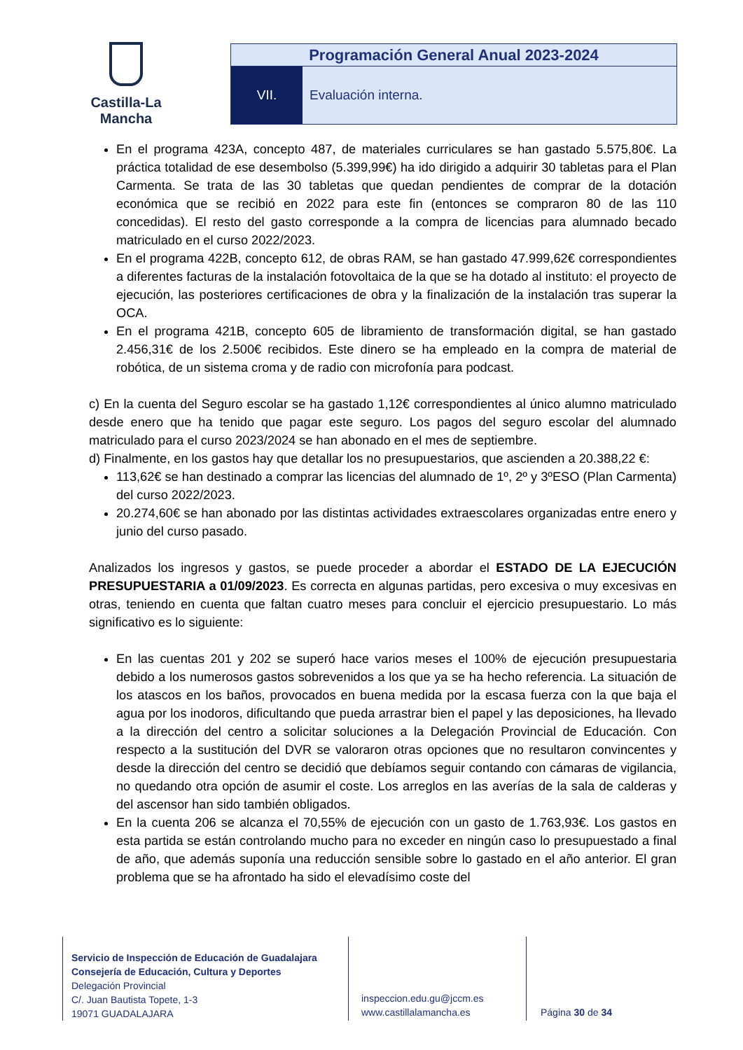Castilla-La Mancha
Programación General Anual 2023-2024
VII. Evaluación interna.
En el programa 423A, concepto 487, de materiales curriculares se han gastado 5.575,80€. La práctica totalidad de ese desembolso (5.399,99€) ha ido dirigido a adquirir 30 tabletas para el Plan Carmenta. Se trata de las 30 tabletas que quedan pendientes de comprar de la dotación económica que se recibió en 2022 para este fin (entonces se compraron 80 de las 110 concedidas). El resto del gasto corresponde a la compra de licencias para alumnado becado matriculado en el curso 2022/2023.
En el programa 422B, concepto 612, de obras RAM, se han gastado 47.999,62€ correspondientes a diferentes facturas de la instalación fotovoltaica de la que se ha dotado al instituto: el proyecto de ejecución, las posteriores certificaciones de obra y la finalización de la instalación tras superar la OCA.
En el programa 421B, concepto 605 de libramiento de transformación digital, se han gastado 2.456,31€ de los 2.500€ recibidos. Este dinero se ha empleado en la compra de material de robótica, de un sistema croma y de radio con microfonía para podcast.
c) En la cuenta del Seguro escolar se ha gastado 1,12€ correspondientes al único alumno matriculado desde enero que ha tenido que pagar este seguro. Los pagos del seguro escolar del alumnado matriculado para el curso 2023/2024 se han abonado en el mes de septiembre.
d) Finalmente, en los gastos hay que detallar los no presupuestarios, que ascienden a 20.388,22 €:
113,62€ se han destinado a comprar las licencias del alumnado de 1º, 2º y 3ºESO (Plan Carmenta) del curso 2022/2023.
20.274,60€ se han abonado por las distintas actividades extraescolares organizadas entre enero y junio del curso pasado.
Analizados los ingresos y gastos, se puede proceder a abordar el ESTADO DE LA EJECUCIÓN PRESUPUESTARIA a 01/09/2023. Es correcta en algunas partidas, pero excesiva o muy excesivas en otras, teniendo en cuenta que faltan cuatro meses para concluir el ejercicio presupuestario. Lo más significativo es lo siguiente:
En las cuentas 201 y 202 se superó hace varios meses el 100% de ejecución presupuestaria debido a los numerosos gastos sobrevenidos a los que ya se ha hecho referencia. La situación de los atascos en los baños, provocados en buena medida por la escasa fuerza con la que baja el agua por los inodoros, dificultando que pueda arrastrar bien el papel y las deposiciones, ha llevado a la dirección del centro a solicitar soluciones a la Delegación Provincial de Educación. Con respecto a la sustitución del DVR se valoraron otras opciones que no resultaron convincentes y desde la dirección del centro se decidió que debíamos seguir contando con cámaras de vigilancia, no quedando otra opción de asumir el coste. Los arreglos en las averías de la sala de calderas y del ascensor han sido también obligados.
En la cuenta 206 se alcanza el 70,55% de ejecución con un gasto de 1.763,93€. Los gastos en esta partida se están controlando mucho para no exceder en ningún caso lo presupuestado a final de año, que además suponía una reducción sensible sobre lo gastado en el año anterior. El gran problema que se ha afrontado ha sido el elevadísimo coste del
Servicio de Inspección de Educación de Guadalajara
Consejería de Educación, Cultura y Deportes
Delegación Provincial
C/. Juan Bautista Topete, 1-3
19071 GUADALAJARA
inspeccion.edu.gu@jccm.es
www.castillalamancha.es
Página 30 de 34